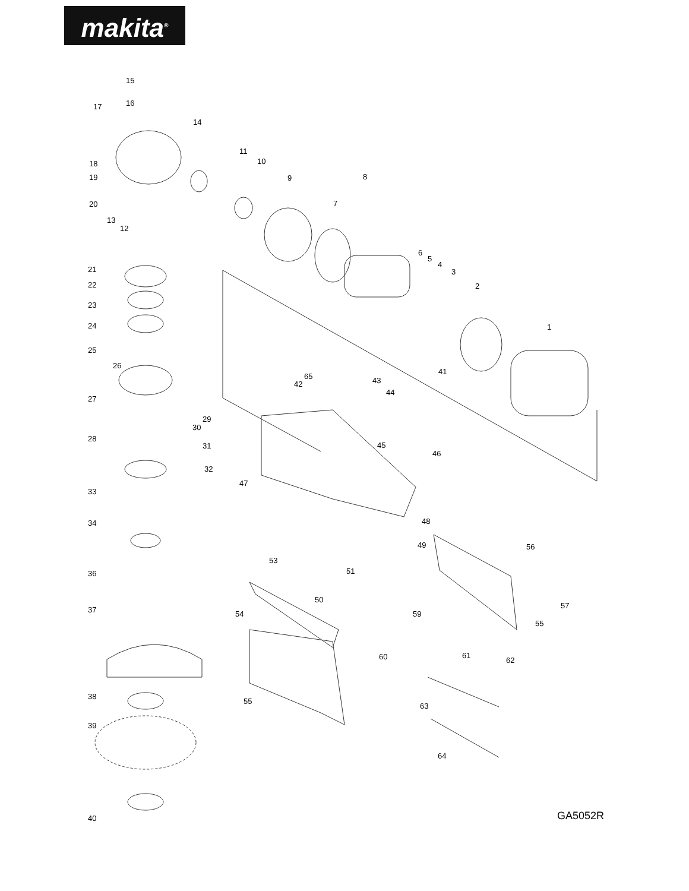makita<sup>®</sup>
15
16
17
14
18
19
20
11
10
9
8
7
13
12
6
5
4
3
2
1
21
22
23
24
25
26
27
41
65
42
43
44
29
30
28
31
45
46
32
47
33
34
48
56
49
53
36
51
57
50
37
54
59
55
60
61
62
38
55
63
39
64
40
GA5052R